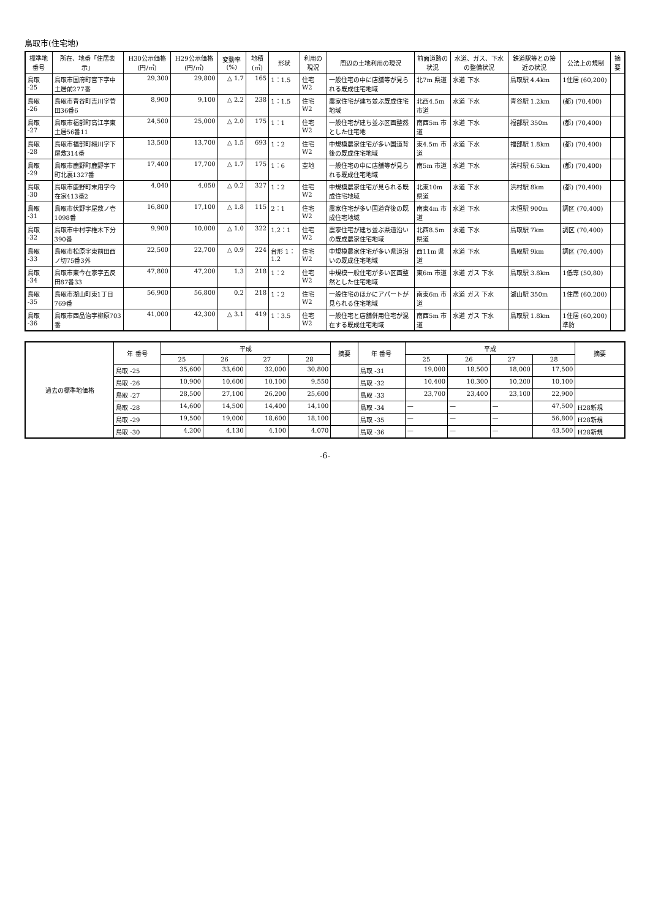鳥取市(住宅地)
| 標準地番号 | 所在、地番「住居表示」 | H30公示価格(円/㎡) | H29公示価格(円/㎡) | 変動率(%) | 地積(㎡) | 形状 | 利用の現況 | 周辺の土地利用の現況 | 前面道路の状況 | 水道、ガス、下水の整備状況 | 鉄道駅等との接近の状況 | 公法上の規制 | 摘要 |
| --- | --- | --- | --- | --- | --- | --- | --- | --- | --- | --- | --- | --- | --- |
| 鳥取 -25 | 鳥取市国府町宮下字中土居前277番 | 29,300 | 29,800 | △ 1.7 | 165 | 1：1.5 | 住宅 W2 | 一般住宅の中に店舗等が見られる既成住宅地域 | 北7m 県道 | 水道 下水 | 鳥取駅 4.4km | 1住居 (60,200) | |
| 鳥取 -26 | 鳥取市青谷町吉川字菅田36番6 | 8,900 | 9,100 | △ 2.2 | 238 | 1：1.5 | 住宅 W2 | 農家住宅が建ち並ぶ既成住宅地域 | 北西4.5m 市道 | 水道 下水 | 青谷駅 1.2km | (都) (70,400) | |
| 鳥取 -27 | 鳥取市福部町高江字東土居56番11 | 24,500 | 25,000 | △ 2.0 | 175 | 1：1 | 住宅 W2 | 一般住宅が建ち並ぶ区画整然とした住宅地 | 南西5m 市道 | 水道 下水 | 福部駅 350m | (都) (70,400) | |
| 鳥取 -28 | 鳥取市福部町細川字下屋敷314番 | 13,500 | 13,700 | △ 1.5 | 693 | 1：2 | 住宅 W2 | 中規模農家住宅が多い国道背後の既成住宅地域 | 東4.5m 市道 | 水道 下水 | 福部駅 1.8km | (都) (70,400) | |
| 鳥取 -29 | 鳥取市鹿野町鹿野字下町北裏1327番 | 17,400 | 17,700 | △ 1.7 | 175 | 1：6 | 空地 | 一般住宅の中に店舗等が見られる既成住宅地域 | 南5m 市道 | 水道 下水 | 浜村駅 6.5km | (都) (70,400) | |
| 鳥取 -30 | 鳥取市鹿野町末用字今在家413番2 | 4,040 | 4,050 | △ 0.2 | 327 | 1：2 | 住宅 W2 | 中規模農家住宅が見られる既成住宅地域 | 北東10m 県道 | 水道 下水 | 浜村駅 8km | (都) (70,400) | |
| 鳥取 -31 | 鳥取市伏野字屋敷ノ壱1098番 | 16,800 | 17,100 | △ 1.8 | 115 | 2：1 | 住宅 W2 | 農家住宅が多い国道背後の既成住宅地域 | 南東4m 市道 | 水道 下水 | 末恒駅 900m | 調区 (70,400) | |
| 鳥取 -32 | 鳥取市中村字椎木下分390番 | 9,900 | 10,000 | △ 1.0 | 322 | 1.2：1 | 住宅 W2 | 農家住宅が建ち並ぶ県道沿いの既成農家住宅地域 | 北西8.5m 県道 | 水道 下水 | 鳥取駅 7km | 調区 (70,400) | |
| 鳥取 -33 | 鳥取市松原字東前田西ノ切75番3外 | 22,500 | 22,700 | △ 0.9 | 224 | 台形 1：1.2 | 住宅 W2 | 中規模農家住宅が多い県道沿いの既成住宅地域 | 西11m 県道 | 水道 下水 | 鳥取駅 9km | 調区 (70,400) | |
| 鳥取 -34 | 鳥取市東今在家字五反田87番33 | 47,800 | 47,200 | 1.3 | 218 | 1：2 | 住宅 W2 | 中規模一般住宅が多い区画整然とした住宅地域 | 東6m 市道 | 水道 ガス 下水 | 鳥取駅 3.8km | 1低専 (50,80) | |
| 鳥取 -35 | 鳥取市湖山町東1丁目769番 | 56,900 | 56,800 | 0.2 | 218 | 1：2 | 住宅 W2 | 一般住宅のほかにアパートが見られる住宅地域 | 南東6m 市道 | 水道 ガス 下水 | 湖山駅 350m | 1住居 (60,200) | |
| 鳥取 -36 | 鳥取市西品治字柳原703番 | 41,000 | 42,300 | △ 3.1 | 419 | 1：3.5 | 住宅 W2 | 一般住宅と店舗併用住宅が混在する既成住宅地域 | 南西5m 市道 | 水道 ガス 下水 | 鳥取駅 1.8km | 1住居 (60,200) 準防 | |
| 過去の標準地価格 | 年 番号 | 平成 | | | | 摘要 | 年 番号 | 平成 | | | | 摘要 |
| --- | --- | --- | --- | --- | --- | --- | --- | --- | --- | --- | --- | --- |
| | | 25 | 26 | 27 | 28 | | | 25 | 26 | 27 | 28 | |
| | 鳥取 -25 | 35,600 | 33,600 | 32,000 | 30,800 | | 鳥取 -31 | 19,000 | 18,500 | 18,000 | 17,500 | |
| | 鳥取 -26 | 10,900 | 10,600 | 10,100 | 9,550 | | 鳥取 -32 | 10,400 | 10,300 | 10,200 | 10,100 | |
| | 鳥取 -27 | 28,500 | 27,100 | 26,200 | 25,600 | | 鳥取 -33 | 23,700 | 23,400 | 23,100 | 22,900 | |
| | 鳥取 -28 | 14,600 | 14,500 | 14,400 | 14,100 | | 鳥取 -34 | — | — | — | 47,500 | H28新規 |
| | 鳥取 -29 | 19,500 | 19,000 | 18,600 | 18,100 | | 鳥取 -35 | — | — | — | 56,800 | H28新規 |
| | 鳥取 -30 | 4,200 | 4,130 | 4,100 | 4,070 | | 鳥取 -36 | — | — | — | 43,500 | H28新規 |
-6-